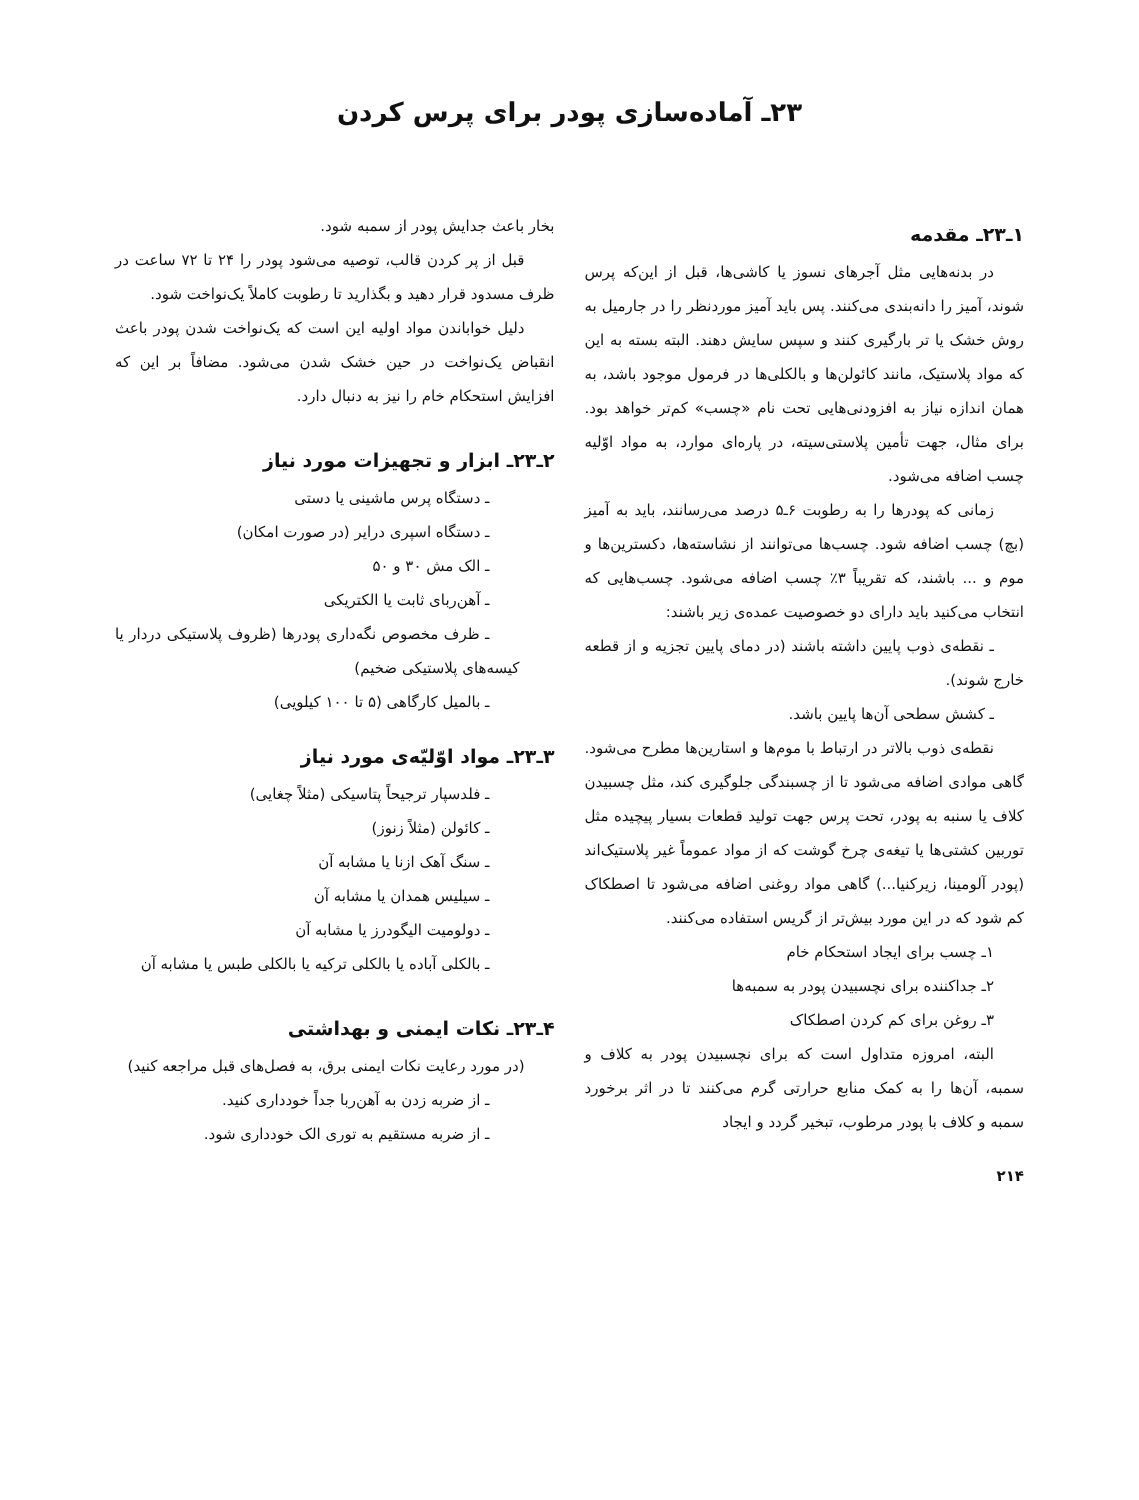۲۳ـ آماده‌سازی پودر برای پرس کردن
۱ـ۲۳ـ مقدمه
در بدنه‌هایی مثل آجرهای نسوز یا کاشی‌ها، قبل از این‌که پرس شوند، آمیز را دانه‌بندی می‌کنند. پس باید آمیز موردنظر را در جارمیل به روش خشک یا تر بارگیری کنند و سپس سایش دهند. البته بسته به این که مواد پلاستیک، مانند کائولن‌ها و بالکلی‌ها در فرمول موجود باشد، به همان اندازه نیاز به افزودنی‌هایی تحت نام «چسب» کم‌تر خواهد بود. برای مثال، جهت تأمین پلاستی‌سیته، در پاره‌ای موارد، به مواد اوّلیه چسب اضافه می‌شود.
زمانی که پودرها را به رطوبت ۶ـ۵ درصد می‌رسانند، باید به آمیز (بچ) چسب اضافه شود. چسب‌ها می‌توانند از نشاسته‌ها، دکسترین‌ها و موم و ... باشند، که تقریباً ۳٪ چسب اضافه می‌شود. چسب‌هایی که انتخاب می‌کنید باید دارای دو خصوصیت عمده‌ی زیر باشند:
ـ نقطه‌ی ذوب پایین داشته باشند (در دمای پایین تجزیه و از قطعه خارج شوند).
ـ کشش سطحی آن‌ها پایین باشد.
نقطه‌ی ذوب بالاتر در ارتباط با موم‌ها و استارین‌ها مطرح می‌شود. گاهی موادی اضافه می‌شود تا از چسبندگی جلوگیری کند، مثل چسبیدن کلاف یا سنبه به پودر، تحت پرس جهت تولید قطعات بسیار پیچیده مثل توربین کشتی‌ها یا تیغه‌ی چرخ گوشت که از مواد عموماً غیر پلاستیک‌اند (پودر آلومینا، زیرکنیا...) گاهی مواد روغنی اضافه می‌شود تا اصطکاک کم شود که در این مورد بیش‌تر از گریس استفاده می‌کنند.
۱ـ چسب برای ایجاد استحکام خام
۲ـ جداکننده برای نچسبیدن پودر به سمبه‌ها
۳ـ روغن برای کم کردن اصطکاک
البته، امروزه متداول است که برای نچسبیدن پودر به کلاف و سمبه، آن‌ها را به کمک منابع حرارتی گرم می‌کنند تا در اثر برخورد سمبه و کلاف با پودر مرطوب، تبخیر گردد و ایجاد
۲۱۴
بخار باعث جدایش پودر از سمبه شود.
قبل از پر کردن قالب، توصیه می‌شود پودر را ۲۴ تا ۷۲ ساعت در ظرف مسدود قرار دهید و بگذارید تا رطوبت کاملاً یک‌نواخت شود.
دلیل خواباندن مواد اولیه این است که یک‌نواخت شدن پودر باعث انقباض یک‌نواخت در حین خشک شدن می‌شود. مضافاً بر این که افزایش استحکام خام را نیز به دنبال دارد.
۲ـ۲۳ـ ابزار و تجهیزات مورد نیاز
ـ دستگاه پرس ماشینی یا دستی
ـ دستگاه اسپری درایر (در صورت امکان)
ـ الک مش ۳۰ و ۵۰
ـ آهن‌ربای ثابت یا الکتریکی
ـ ظرف مخصوص نگه‌داری پودرها (ظروف پلاستیکی دردار یا کیسه‌های پلاستیکی ضخیم)
ـ بالمیل کارگاهی (۵ تا ۱۰۰ کیلویی)
۳ـ۲۳ـ مواد اوّلیّه‌ی مورد نیاز
ـ فلدسپار ترجیحاً پتاسیکی (مثلاً چغایی)
ـ کائولن (مثلاً زنوز)
ـ سنگ آهک ازنا یا مشابه آن
ـ سیلیس همدان یا مشابه آن
ـ دولومیت الیگودرز یا مشابه آن
ـ بالکلی آباده یا بالکلی ترکیه یا بالکلی طبس یا مشابه آن
۴ـ۲۳ـ نکات ایمنی و بهداشتی
(در مورد رعایت نکات ایمنی برق، به فصل‌های قبل مراجعه کنید)
ـ از ضربه زدن به آهن‌ربا جداً خودداری کنید.
ـ از ضربه مستقیم به توری الک خودداری شود.